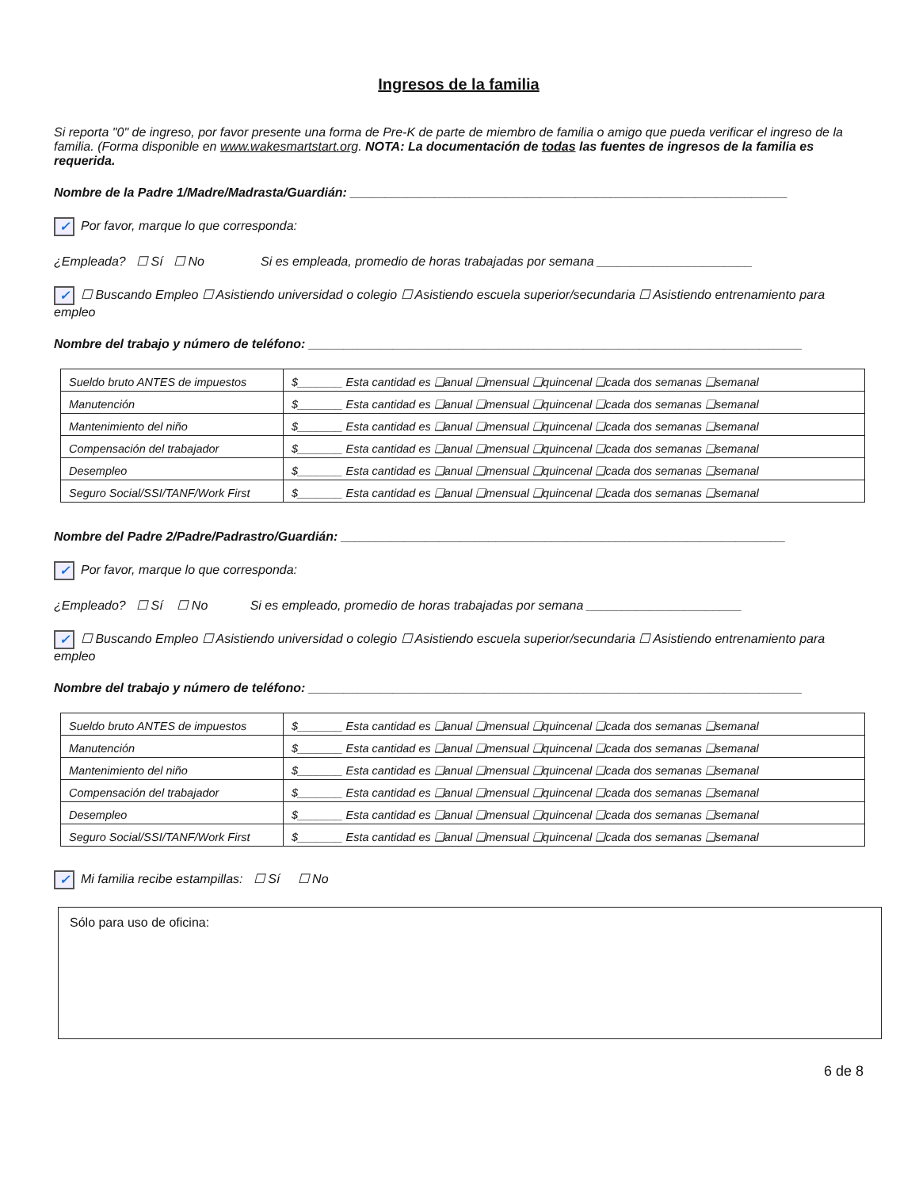Ingresos de la familia
Si reporta "0" de ingreso, por favor presente una forma de Pre-K de parte de miembro de familia o amigo que pueda verificar el ingreso de la familia. (Forma disponible en www.wakesmartstart.org. NOTA: La documentación de todas las fuentes de ingresos de la familia es requerida.
Nombre de la Padre 1/Madre/Madrasta/Guardián: ______________________________________________________________
✓ Por favor, marque lo que corresponda:
¿Empleada? ☐ Sí ☐ No Si es empleada, promedio de horas trabajadas por semana ______________________
✓ ☐ Buscando Empleo ☐ Asistiendo universidad o colegio ☐ Asistiendo escuela superior/secundaria ☐ Asistiendo entrenamiento para empleo
Nombre del trabajo y número de teléfono: ______________________________________________________________________
| Sueldo bruto ANTES de impuestos | $_______ Esta cantidad es ❑anual ❑mensual ❑quincenal ❑cada dos semanas ❑semanal |
| Manutención | $_______ Esta cantidad es ❑anual ❑mensual ❑quincenal ❑cada dos semanas ❑semanal |
| Mantenimiento del niño | $_______ Esta cantidad es ❑anual ❑mensual ❑quincenal ❑cada dos semanas ❑semanal |
| Compensación del trabajador | $_______ Esta cantidad es ❑anual ❑mensual ❑quincenal ❑cada dos semanas ❑semanal |
| Desempleo | $_______ Esta cantidad es ❑anual ❑mensual ❑quincenal ❑cada dos semanas ❑semanal |
| Seguro Social/SSI/TANF/Work First | $_______ Esta cantidad es ❑anual ❑mensual ❑quincenal ❑cada dos semanas ❑semanal |
Nombre del Padre 2/Padre/Padrastro/Guardián: _______________________________________________________________
✓ Por favor, marque lo que corresponda:
¿Empleado? ☐ Sí ☐ No Si es empleado, promedio de horas trabajadas por semana ______________________
✓ ☐ Buscando Empleo ☐ Asistiendo universidad o colegio ☐ Asistiendo escuela superior/secundaria ☐ Asistiendo entrenamiento para empleo
Nombre del trabajo y número de teléfono: ______________________________________________________________________
| Sueldo bruto ANTES de impuestos | $_______ Esta cantidad es ❑anual ❑mensual ❑quincenal ❑cada dos semanas ❑semanal |
| Manutención | $_______ Esta cantidad es ❑anual ❑mensual ❑quincenal ❑cada dos semanas ❑semanal |
| Mantenimiento del niño | $_______ Esta cantidad es ❑anual ❑mensual ❑quincenal ❑cada dos semanas ❑semanal |
| Compensación del trabajador | $_______ Esta cantidad es ❑anual ❑mensual ❑quincenal ❑cada dos semanas ❑semanal |
| Desempleo | $_______ Esta cantidad es ❑anual ❑mensual ❑quincenal ❑cada dos semanas ❑semanal |
| Seguro Social/SSI/TANF/Work First | $_______ Esta cantidad es ❑anual ❑mensual ❑quincenal ❑cada dos semanas ❑semanal |
✓ Mi familia recibe estampillas: ☐ Sí ☐ No
Sólo para uso de oficina:
6 de 8